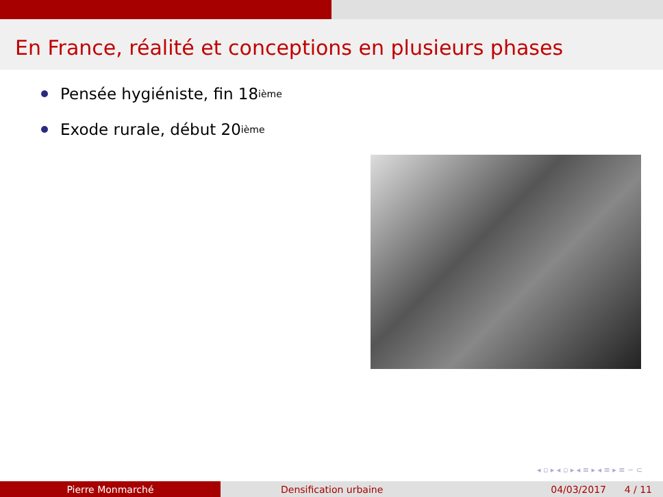En France, réalité et conceptions en plusieurs phases
Pensée hygiéniste, fin 18<sup>ième</sup>
Exode rurale, début 20<sup>ième</sup>
◂ ▫ ▸ ◂ ▫ ▸ ◂ ≡ ▸ ◂ ≡ ▸ ≡ ∽ ⊂
Pierre Monmarché Densification urbaine 04/03/2017 4 / 11